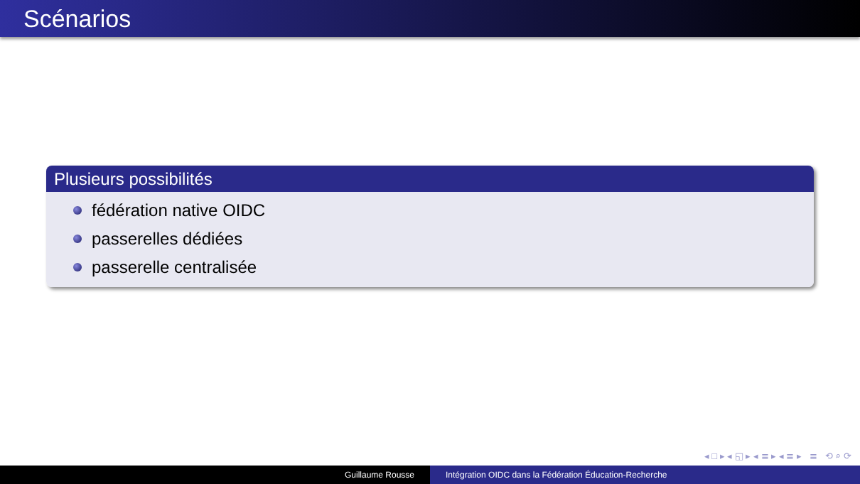Scénarios
Plusieurs possibilités
fédération native OIDC
passerelles dédiées
passerelle centralisée
◂ □ ▸ ◂ ◱ ▸ ◂ ≣ ▸ ◂ ≣ ▸ ≣ ⟲ ⌕ ⟳
Guillaume Rousse Intégration OIDC dans la Fédération Éducation-Recherche